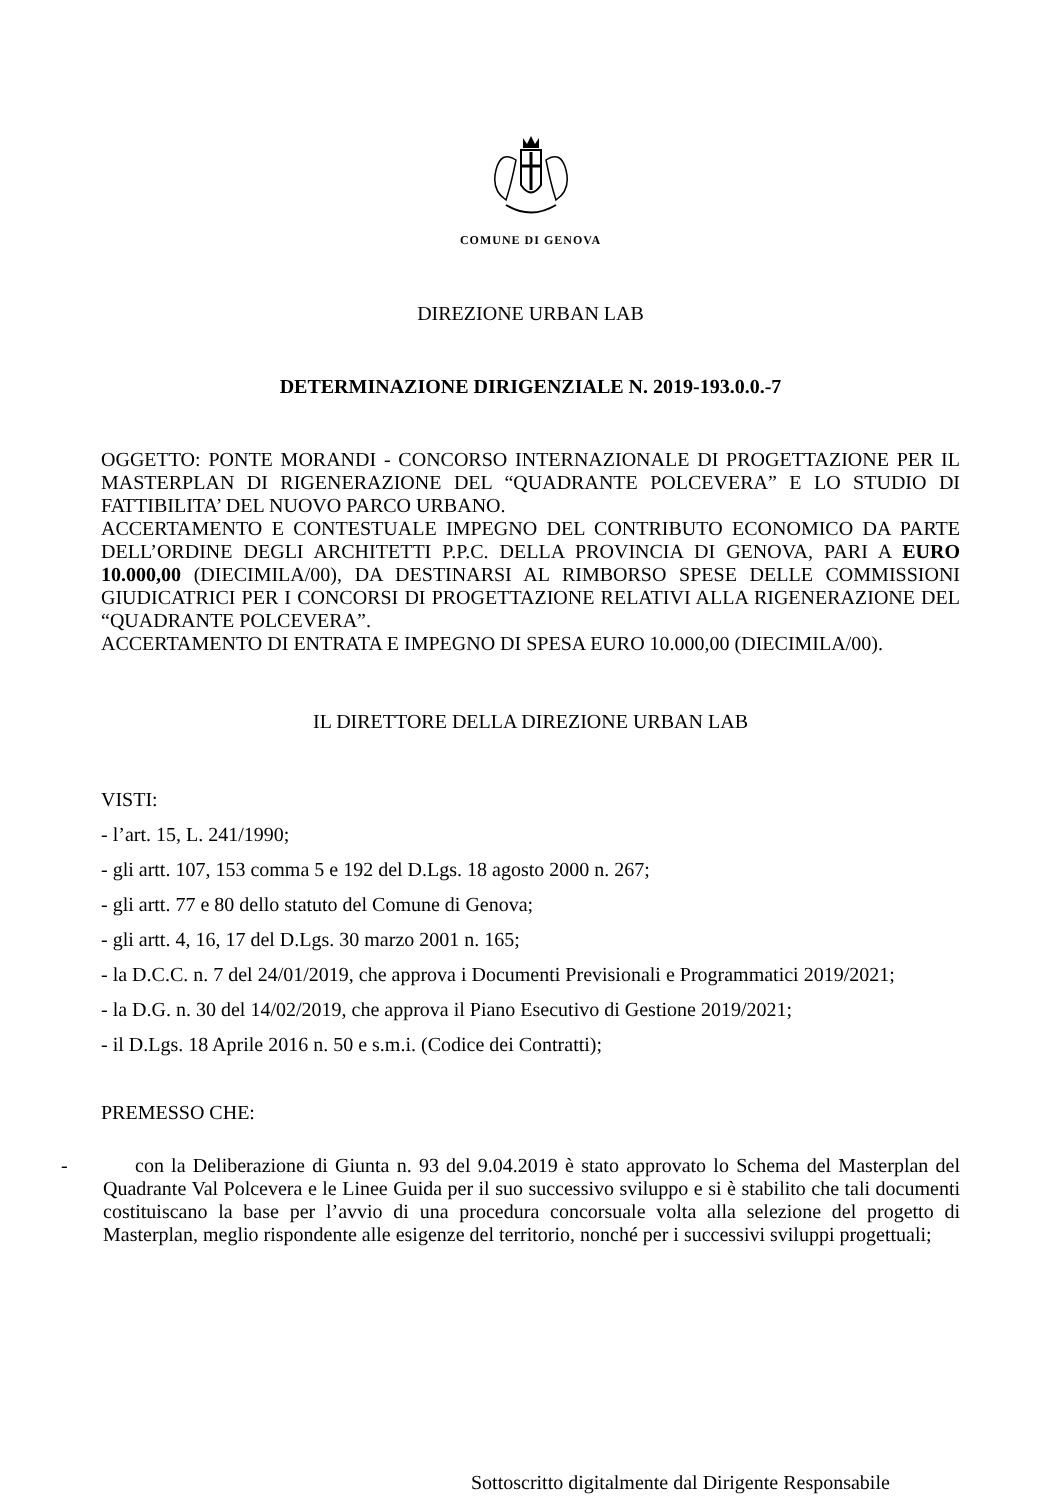COMUNE DI GENOVA
DIREZIONE URBAN LAB
DETERMINAZIONE DIRIGENZIALE N. 2019-193.0.0.-7
OGGETTO: PONTE MORANDI - CONCORSO INTERNAZIONALE DI PROGETTAZIONE PER IL MASTERPLAN DI RIGENERAZIONE DEL “QUADRANTE POLCEVERA” E LO STUDIO DI FATTIBILITA’ DEL NUOVO PARCO URBANO.
ACCERTAMENTO E CONTESTUALE IMPEGNO DEL CONTRIBUTO ECONOMICO DA PARTE DELL’ORDINE DEGLI ARCHITETTI P.P.C. DELLA PROVINCIA DI GENOVA, PARI A EURO 10.000,00 (DIECIMILA/00), DA DESTINARSI AL RIMBORSO SPESE DELLE COMMISSIONI GIUDICATRICI PER I CONCORSI DI PROGETTAZIONE RELATIVI ALLA RIGENERAZIONE DEL “QUADRANTE POLCEVERA”.
ACCERTAMENTO DI ENTRATA E IMPEGNO DI SPESA EURO 10.000,00 (DIECIMILA/00).
IL DIRETTORE DELLA DIREZIONE URBAN LAB
VISTI:
- l’art. 15, L. 241/1990;
- gli artt. 107, 153 comma 5 e 192 del D.Lgs. 18 agosto 2000 n. 267;
- gli artt. 77 e 80 dello statuto del Comune di Genova;
- gli artt. 4, 16, 17 del D.Lgs. 30 marzo 2001 n. 165;
- la D.C.C. n. 7 del 24/01/2019, che approva i Documenti Previsionali e Programmatici 2019/2021;
- la D.G. n. 30 del 14/02/2019, che approva il Piano Esecutivo di Gestione 2019/2021;
- il D.Lgs. 18 Aprile 2016 n. 50 e s.m.i. (Codice dei Contratti);
PREMESSO CHE:
- con la Deliberazione di Giunta n. 93 del 9.04.2019 è stato approvato lo Schema del Masterplan del Quadrante Val Polcevera e le Linee Guida per il suo successivo sviluppo e si è stabilito che tali documenti costituiscano la base per l’avvio di una procedura concorsuale volta alla selezione del progetto di Masterplan, meglio rispondente alle esigenze del territorio, nonché per i successivi sviluppi progettuali;
Sottoscritto digitalmente dal Dirigente Responsabile